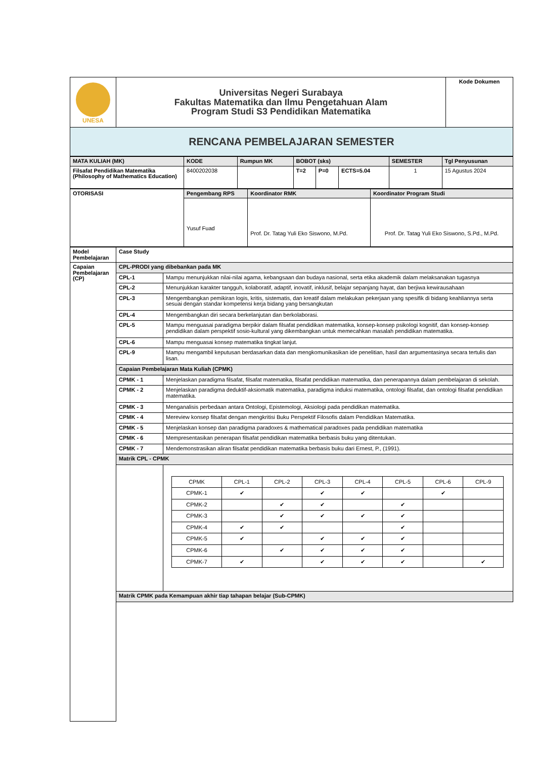| UNESA | Universitas Negeri Surabaya Fakultas Matematika dan Ilmu Pengetahuan Alam Program Studi S3 Pendidikan Matematika | Kode Dokumen |
| RENCANA PEMBELAJARAN SEMESTER | | |
| MATA KULIAH (MK) | KODE | Rumpun MK | BOBOT (sks) | | | SEMESTER | Tgl Penyusunan |
| Filsafat Pendidikan Matematika (Philosophy of Mathematics Education) | 8400202038 | | T=2 | P=0 | ECTS=5.04 | 1 | 15 Agustus 2024 |
| OTORISASI | Pengembang RPS | Koordinator RMK | Koordinator Program Studi |
| | Yusuf Fuad | Prof. Dr. Tatag Yuli Eko Siswono, M.Pd. | Prof. Dr. Tatag Yuli Eko Siswono, S.Pd., M.Pd. |
| Model Pembelajaran | Case Study | |
| Capaian Pembelajaran (CP) | CPL-PRODI yang dibebankan pada MK | |
| | CPL-1 | Mampu menunjukkan nilai-nilai agama, kebangsaan dan budaya nasional, serta etika akademik dalam melaksanakan tugasnya |
| | CPL-2 | Menunjukkan karakter tangguh, kolaboratif, adaptif, inovatif, inklusif, belajar sepanjang hayat, dan berjiwa kewirausahaan |
| | CPL-3 | Mengembangkan pemikiran logis, kritis, sistematis, dan kreatif dalam melakukan pekerjaan yang spesifik di bidang keahliannya serta sesuai dengan standar kompetensi kerja bidang yang bersangkutan |
| | CPL-4 | Mengembangkan diri secara berkelanjutan dan berkolaborasi. |
| | CPL-5 | Mampu menguasai paradigma berpikir dalam filsafat pendidikan matematika, konsep-konsep psikologi kognitif, dan konsep-konsep pendidikan dalam perspektif sosio-kultural yang dikembangkan untuk memecahkan masalah pendidikan matematika. |
| | CPL-6 | Mampu menguasai konsep matematika tingkat lanjut. |
| | CPL-9 | Mampu mengambil keputusan berdasarkan data dan mengkomunikasikan ide penelitian, hasil dan argumentasinya secara tertulis dan lisan. |
| | Capaian Pembelajaran Mata Kuliah (CPMK) | |
| | CPMK - 1 | Menjelaskan paradigma filsafat, filsafat matematika, filsafat pendidikan matematika, dan penerapannya dalam pembelajaran di sekolah. |
| | CPMK - 2 | Menjelaskan paradigma deduktif-aksiomatik matematika, paradigma induksi matematika, ontologi filsafat, dan ontologi filsafat pendidikan matematika. |
| | CPMK - 3 | Menganalisis perbedaan antara Ontologi, Epistemologi, Aksiologi pada pendidikan matematika. |
| | CPMK - 4 | Mereview konsep filsafat dengan mengkritisi Buku Perspektif Filosofis dalam Pendidikan Matematika. |
| | CPMK - 5 | Menjelaskan konsep dan paradigma paradoxes & mathematical paradoxes pada pendidikan matematika |
| | CPMK - 6 | Mempresentasikan penerapan filsafat pendidikan matematika berbasis buku yang ditentukan. |
| | CPMK - 7 | Mendemonstrasikan aliran filsafat pendidikan matematika berbasis buku dari Ernest, P., (1991). |
| | Matrik CPL - CPMK | |
| | | / CPMK / CPL-1 / CPL-2 / CPL-3 / CPL-4 / CPL-5 / CPL-6 / CPL-9 / / CPMK-1 / ✔ / / ✔ / ✔ / / ✔ / / / CPMK-2 / / ✔ / ✔ / / ✔ / / / / CPMK-3 / / ✔ / ✔ / ✔ / ✔ / / / / CPMK-4 / ✔ / ✔ / / / ✔ / / / / CPMK-5 / ✔ / / ✔ / ✔ / ✔ / / / / CPMK-6 / / ✔ / ✔ / ✔ / ✔ / / / / CPMK-7 / ✔ / / ✔ / ✔ / ✔ / / ✔ / |
| | Matrik CPMK pada Kemampuan akhir tiap tahapan belajar (Sub-CPMK) | |